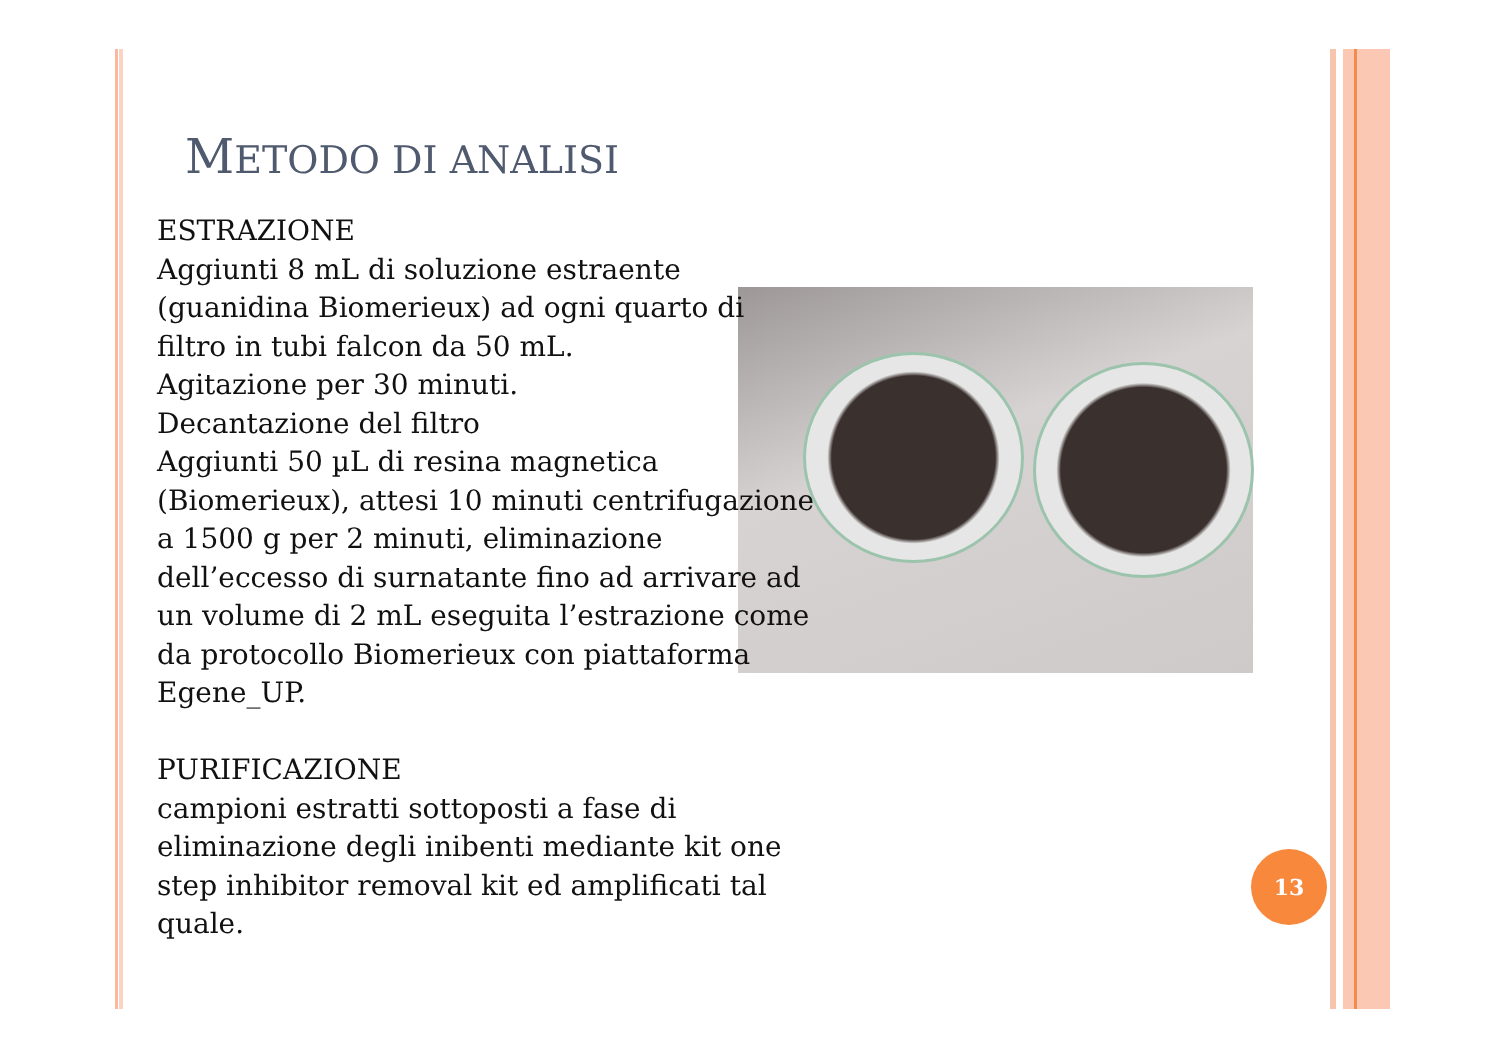METODO DI ANALISI
ESTRAZIONE
Aggiunti 8 mL di soluzione estraente (guanidina Biomerieux) ad ogni quarto di filtro in tubi falcon da 50 mL.
Agitazione per 30 minuti.
Decantazione del filtro
Aggiunti 50 µL di resina magnetica (Biomerieux), attesi 10 minuti centrifugazione a 1500 g per 2 minuti, eliminazione dell’eccesso di surnatante fino ad arrivare ad un volume di 2 mL eseguita l’estrazione come da protocollo Biomerieux con piattaforma Egene_UP.
PURIFICAZIONE
campioni estratti sottoposti a fase di eliminazione degli inibenti mediante kit one step inhibitor removal kit ed amplificati tal quale.
13